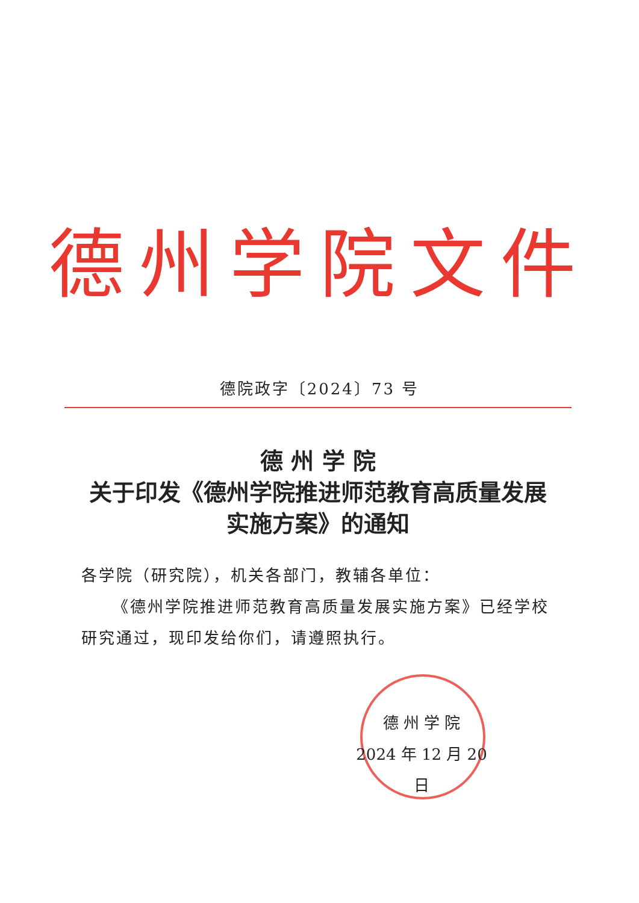德州学院文件
德院政字〔2024〕73 号
德 州 学 院
关于印发《德州学院推进师范教育高质量发展
实施方案》的通知
各学院（研究院），机关各部门，教辅各单位：
《德州学院推进师范教育高质量发展实施方案》已经学校研究通过，现印发给你们，请遵照执行。
德 州 学 院
2024 年 12 月 20 日